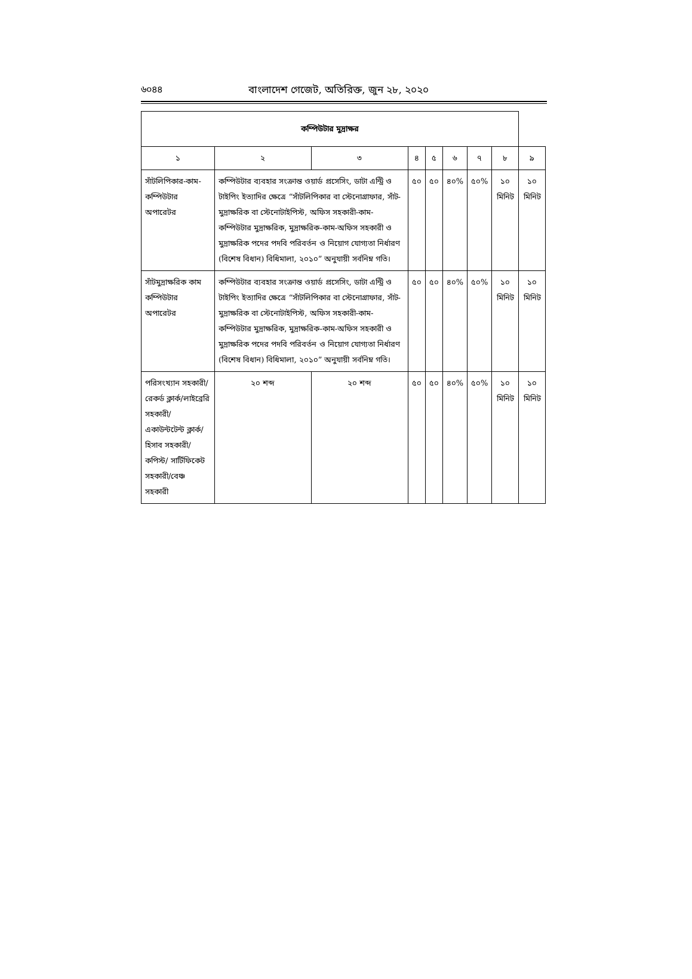৬০৪৪ বাংলাদেশ গেজেট, অতিরিক্ত, জুন ২৮, ২০২০
| কম্পিউটার মুদ্রাক্ষর | | | | | | | | | |
| --- | --- | --- | --- | --- | --- | --- | --- | --- | --- |
| ১ | ২ | ৩ | | ৪ | ৫ | ৬ | ৭ | ৮ | ৯ |
| সাঁটলিপিকার-কাম-কম্পিউটার অপারেটর | কম্পিউটার ব্যবহার সংক্রান্ত ওয়ার্ড প্রসেসিং, ডাটা এন্ট্রি ও টাইপিং ইত্যাদির ক্ষেত্রে “সাঁটলিপিকার বা স্টেনোগ্রাফার, সাঁট-মুদ্রাক্ষরিক বা স্টেনোটাইপিস্ট, অফিস সহকারী-কাম-কম্পিউটার মুদ্রাক্ষরিক, মুদ্রাক্ষরিক-কাম-অফিস সহকারী ও মুদ্রাক্ষরিক পদের পদবি পরিবর্তন ও নিয়োগ যোগ্যতা নির্ধারণ (বিশেষ বিধান) বিধিমালা, ২০১০” অনুযায়ী সর্বনিম্ন গতি। | | | ৫০ | ৫০ | ৪০% | ৫০% | ১০ মিনিট | ১০ মিনিট |
| সাঁটমুদ্রাক্ষরিক কাম কম্পিউটার অপারেটর | কম্পিউটার ব্যবহার সংক্রান্ত ওয়ার্ড প্রসেসিং, ডাটা এন্ট্রি ও টাইপিং ইত্যাদির ক্ষেত্রে “সাঁটলিপিকার বা স্টেনোগ্রাফার, সাঁট-মুদ্রাক্ষরিক বা স্টেনোটাইপিস্ট, অফিস সহকারী-কাম-কম্পিউটার মুদ্রাক্ষরিক, মুদ্রাক্ষরিক-কাম-অফিস সহকারী ও মুদ্রাক্ষরিক পদের পদবি পরিবর্তন ও নিয়োগ যোগ্যতা নির্ধারণ (বিশেষ বিধান) বিধিমালা, ২০১০” অনুযায়ী সর্বনিম্ন গতি। | | | ৫০ | ৫০ | ৪০% | ৫০% | ১০ মিনিট | ১০ মিনিট |
| পরিসংখ্যান সহকারী/রেকর্ড ক্লার্ক/লাইব্রেরি সহকারী/ একাউন্টটেন্ট ক্লার্ক/হিসাব সহকারী/কপিস্ট/ সার্টিফিকেট সহকারী/বেঞ্চ সহকারী | ২০ শব্দ | | ২০ শব্দ | ৫০ | ৫০ | ৪০% | ৫০% | ১০ মিনিট | ১০ মিনিট |